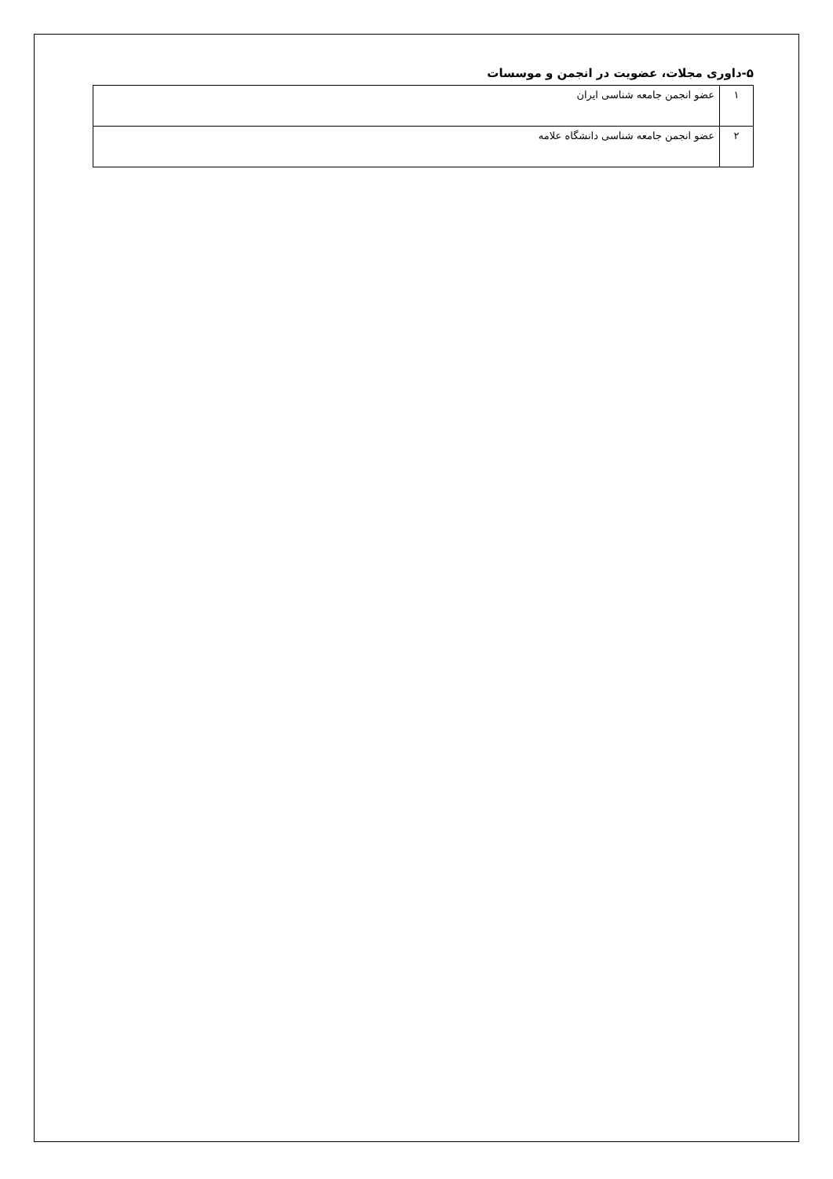۵-داوری مجلات، عضویت در انجمن و موسسات
| ۱ | عضو انجمن جامعه شناسی ایران |
| ۲ | عضو انجمن جامعه شناسی دانشگاه علامه |